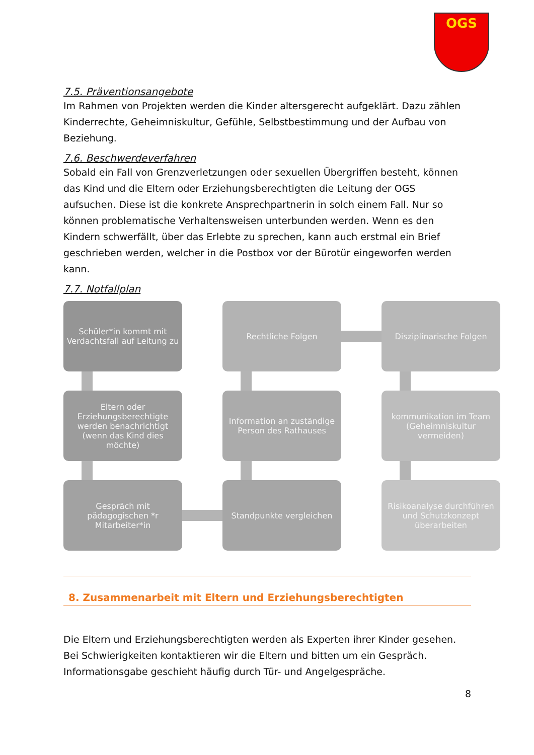OGS
7.5. Präventionsangebote
Im Rahmen von Projekten werden die Kinder altersgerecht aufgeklärt. Dazu zählen Kinderrechte, Geheimniskultur, Gefühle, Selbstbestimmung und der Aufbau von Beziehung.
7.6. Beschwerdeverfahren
Sobald ein Fall von Grenzverletzungen oder sexuellen Übergriffen besteht, können das Kind und die Eltern oder Erziehungsberechtigten die Leitung der OGS aufsuchen. Diese ist die konkrete Ansprechpartnerin in solch einem Fall. Nur so können problematische Verhaltensweisen unterbunden werden. Wenn es den Kindern schwerfällt, über das Erlebte zu sprechen, kann auch erstmal ein Brief geschrieben werden, welcher in die Postbox vor der Bürotür eingeworfen werden kann.
7.7. Notfallplan
Schüler*in kommt mit Verdachtsfall auf Leitung zu
Rechtliche Folgen
Disziplinarische Folgen
Eltern oder Erziehungsberechtigte werden benachrichtigt (wenn das Kind dies möchte)
Information an zuständige Person des Rathauses
kommunikation im Team (Geheimniskultur vermeiden)
Gespräch mit pädagogischen *r Mitarbeiter*in
Standpunkte vergleichen
Risikoanalyse durchführen und Schutzkonzept überarbeiten
8. Zusammenarbeit mit Eltern und Erziehungsberechtigten
Die Eltern und Erziehungsberechtigten werden als Experten ihrer Kinder gesehen. Bei Schwierigkeiten kontaktieren wir die Eltern und bitten um ein Gespräch. Informationsgabe geschieht häufig durch Tür- und Angelgespräche.
8